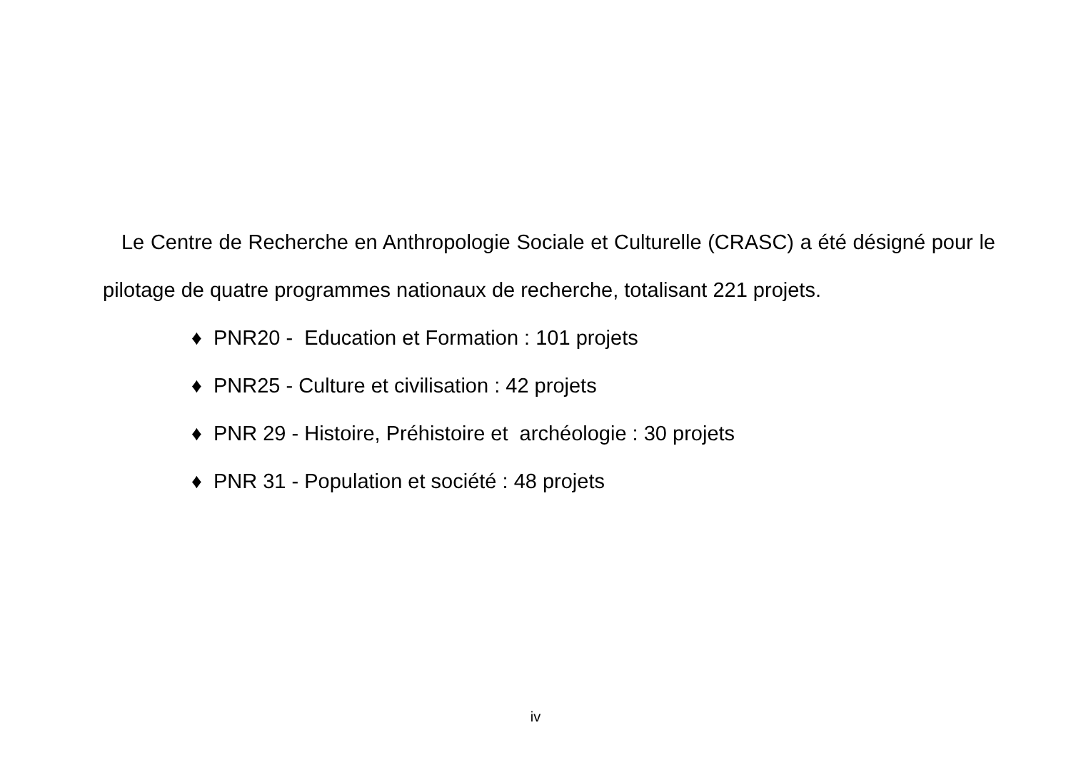Le Centre de Recherche en Anthropologie Sociale et Culturelle (CRASC) a été désigné pour le pilotage de quatre programmes nationaux de recherche, totalisant 221 projets.
♦ PNR20 - Education et Formation : 101 projets
♦ PNR25 - Culture et civilisation : 42 projets
♦ PNR 29 - Histoire, Préhistoire et archéologie : 30 projets
♦ PNR 31 - Population et société : 48 projets
iv